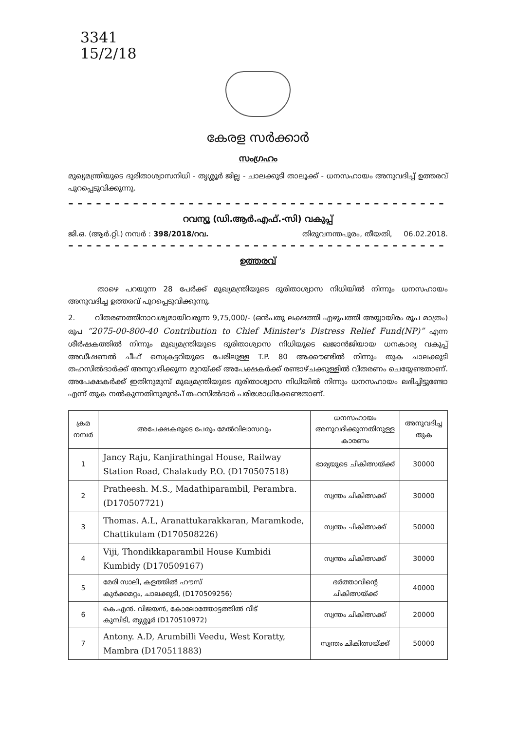3341
15/2/18
കേരള സർക്കാർ
സംഗ്രഹം
മുഖ്യമന്ത്രിയുടെ ദുരിതാശ്വാസനിധി - തൃശ്ശൂർ ജില്ല - ചാലക്കുടി താലൂക്ക് - ധനസഹായം അനുവദിച്ച് ഉത്തരവ് പുറപ്പെടുവിക്കുന്നു.
= = = = = = = = = = = = = = = = = = = = = = = = = = = = = = = = = = = = = = = = = = = = = = = = = = = =
റവന്യൂ (ഡി.ആർ.എഫ്.-സി) വകുപ്പ്
ജി.ഒ. (ആർ.റ്റി.) നമ്പർ : 398/2018/റവ. തിരുവനന്തപുരം, തീയതി, 06.02.2018.
= = = = = = = = = = = = = = = = = = = = = = = = = = = = = = = = = = = = = = = = = = = = = = = = = = = =
ഉത്തരവ്
താഴെ പറയുന്ന 28 പേർക്ക് മുഖ്യമന്ത്രിയുടെ ദുരിതാശ്വാസ നിധിയിൽ നിന്നും ധനസഹായം അനുവദിച്ച ഉത്തരവ് പുറപ്പെടുവിക്കുന്നു.
2. വിതരണത്തിനാവശ്യമായിവരുന്ന 9,75,000/- (ഒൻപതു ലക്ഷത്തി എഴുപത്തി അയ്യായിരം രൂപ മാത്രം) രൂപ “2075-00-800-40 Contribution to Chief Minister's Distress Relief Fund(NP)” എന്ന ശീർഷകത്തിൽ നിന്നും മുഖ്യമന്ത്രിയുടെ ദുരിതാശ്വാസ നിധിയുടെ ഖജാൻജിയായ ധനകാര്യ വകുപ്പ് അഡീഷണൽ ചീഫ് സെക്രട്ടറിയുടെ പേരിലുള്ള T.P. 80 അക്കൗണ്ടിൽ നിന്നും തുക ചാലക്കുടി തഹസിൽദാർക്ക് അനുവദിക്കുന്ന മുറയ്ക്ക് അപേക്ഷകർക്ക് രണ്ടാഴ്ചക്കുള്ളിൽ വിതരണം ചെയ്യേണ്ടതാണ്. അപേക്ഷകർക്ക് ഇതിനുമുമ്പ് മുഖ്യമന്ത്രിയുടെ ദുരിതാശ്വാസ നിധിയിൽ നിന്നും ധനസഹായം ലഭിച്ചിട്ടുണ്ടോ എന്ന് തുക നൽകുന്നതിനുമുൻപ് തഹസിൽദാർ പരിശോധിക്കേണ്ടതാണ്.
| ക്രമ നമ്പർ | അപേക്ഷകരുടെ പേരും മേൽവിലാസവും | ധനസഹായം അനുവദിക്കുന്നതിനുള്ള കാരണം | അനുവദിച്ച തുക |
| --- | --- | --- | --- |
| 1 | Jancy Raju, Kanjirathingal House, Railway Station Road, Chalakudy P.O. (D170507518) | ഭാര്യയുടെ ചികിത്സയ്ക്ക് | 30000 |
| 2 | Pratheesh. M.S., Madathiparambil, Perambra. (D170507721) | സ്വന്തം ചികിത്സക്ക് | 30000 |
| 3 | Thomas. A.L, Aranattukarakkaran, Maramkode, Chattikulam (D170508226) | സ്വന്തം ചികിത്സക്ക് | 50000 |
| 4 | Viji, Thondikkaparambil House Kumbidi Kumbidy (D170509167) | സ്വന്തം ചികിത്സക്ക് | 30000 |
| 5 | മേരി സാലി, കളത്തിൽ ഹൗസ് കുർക്കമറ്റം, ചാലക്കുടി, (D170509256) | ഭർത്താവിന്റെ ചികിത്സയ്ക്ക് | 40000 |
| 6 | കെ.എൻ. വിജയൻ, കോലോത്തോട്ടത്തിൽ വീട് കുമ്പിടി, തൃശ്ശൂർ (D170510972) | സ്വന്തം ചികിത്സക്ക് | 20000 |
| 7 | Antony. A.D, Arumbilli Veedu, West Koratty, Mambra (D170511883) | സ്വന്തം ചികിത്സയ്ക്ക് | 50000 |